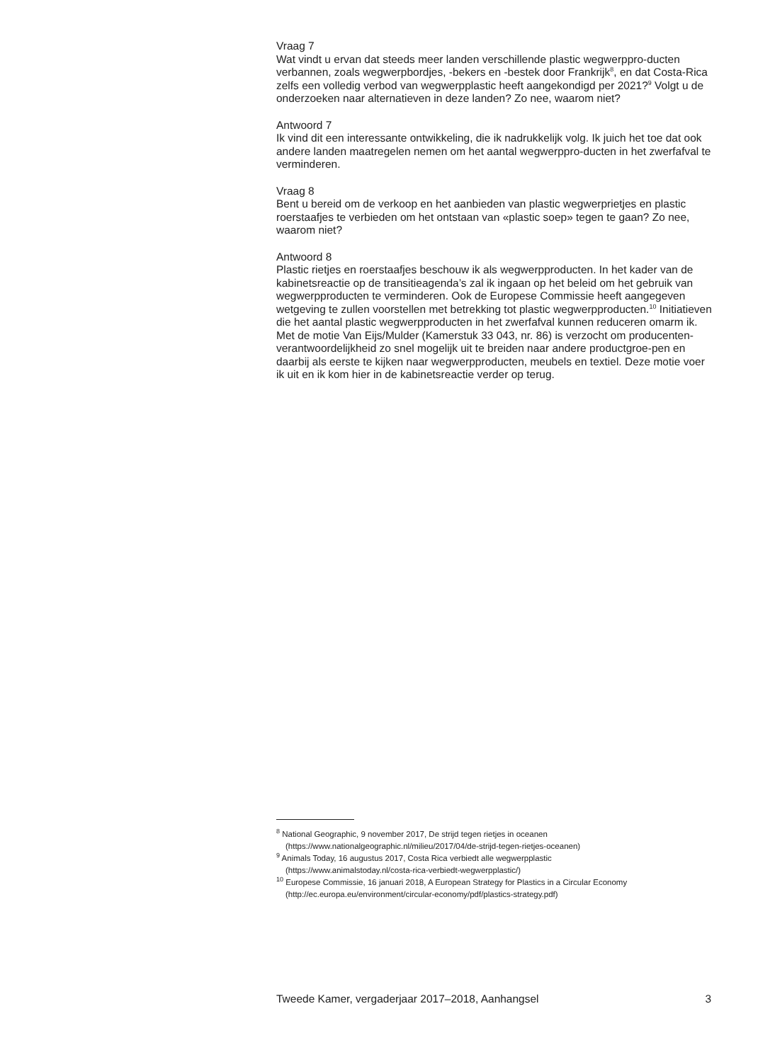Vraag 7
Wat vindt u ervan dat steeds meer landen verschillende plastic wegwerppro-ducten verbannen, zoals wegwerpbordjes, -bekers en -bestek door Frankrijk<sup>8</sup>, en dat Costa-Rica zelfs een volledig verbod van wegwerpplastic heeft aangekondigd per 2021?<sup>9</sup> Volgt u de onderzoeken naar alternatieven in deze landen? Zo nee, waarom niet?
Antwoord 7
Ik vind dit een interessante ontwikkeling, die ik nadrukkelijk volg. Ik juich het toe dat ook andere landen maatregelen nemen om het aantal wegwerppro-ducten in het zwerfafval te verminderen.
Vraag 8
Bent u bereid om de verkoop en het aanbieden van plastic wegwerprietjes en plastic roerstaafjes te verbieden om het ontstaan van «plastic soep» tegen te gaan? Zo nee, waarom niet?
Antwoord 8
Plastic rietjes en roerstaafjes beschouw ik als wegwerpproducten. In het kader van de kabinetsreactie op de transitieagenda’s zal ik ingaan op het beleid om het gebruik van wegwerpproducten te verminderen. Ook de Europese Commissie heeft aangegeven wetgeving te zullen voorstellen met betrekking tot plastic wegwerpproducten.<sup>10</sup> Initiatieven die het aantal plastic wegwerpproducten in het zwerfafval kunnen reduceren omarm ik. Met de motie Van Eijs/Mulder (Kamerstuk 33 043, nr. 86) is verzocht om producenten-verantwoordelijkheid zo snel mogelijk uit te breiden naar andere productgroe-pen en daarbij als eerste te kijken naar wegwerpproducten, meubels en textiel. Deze motie voer ik uit en ik kom hier in de kabinetsreactie verder op terug.
<sup>8</sup> National Geographic, 9 november 2017, De strijd tegen rietjes in oceanen
(https://www.nationalgeographic.nl/milieu/2017/04/de-strijd-tegen-rietjes-oceanen)
<sup>9</sup> Animals Today, 16 augustus 2017, Costa Rica verbiedt alle wegwerpplastic
(https://www.animalstoday.nl/costa-rica-verbiedt-wegwerpplastic/)
<sup>10</sup> Europese Commissie, 16 januari 2018, A European Strategy for Plastics in a Circular Economy
(http://ec.europa.eu/environment/circular-economy/pdf/plastics-strategy.pdf)
Tweede Kamer, vergaderjaar 2017–2018, Aanhangsel 3